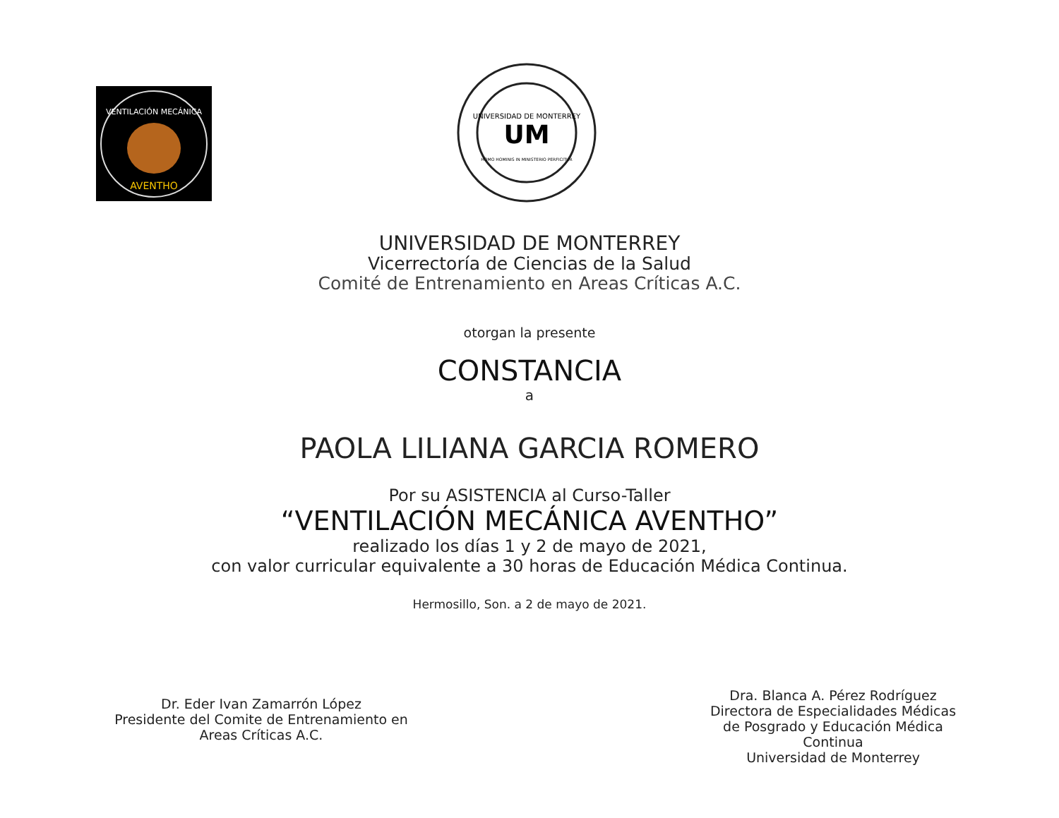VENTILACIÓN MECÁNICA
AVENTHO
UNIVERSIDAD DE MONTERREY
UM
HOMO HOMINIS IN MINISTERIO PERFICITUR
UNIVERSIDAD DE MONTERREY
Vicerrectoría de Ciencias de la Salud
Comité de Entrenamiento en Areas Críticas A.C.
otorgan la presente
CONSTANCIA
a
PAOLA LILIANA GARCIA ROMERO
Por su ASISTENCIA al Curso-Taller
“VENTILACIÓN MECÁNICA AVENTHO”
realizado los días 1 y 2 de mayo de 2021,
con valor curricular equivalente a 30 horas de Educación Médica Continua.
Hermosillo, Son. a 2 de mayo de 2021.
Dr. Eder Ivan Zamarrón López
Presidente del Comite de Entrenamiento en
Areas Críticas A.C.
Dra. Blanca A. Pérez Rodríguez
Directora de Especialidades Médicas
de Posgrado y Educación Médica Continua
Universidad de Monterrey